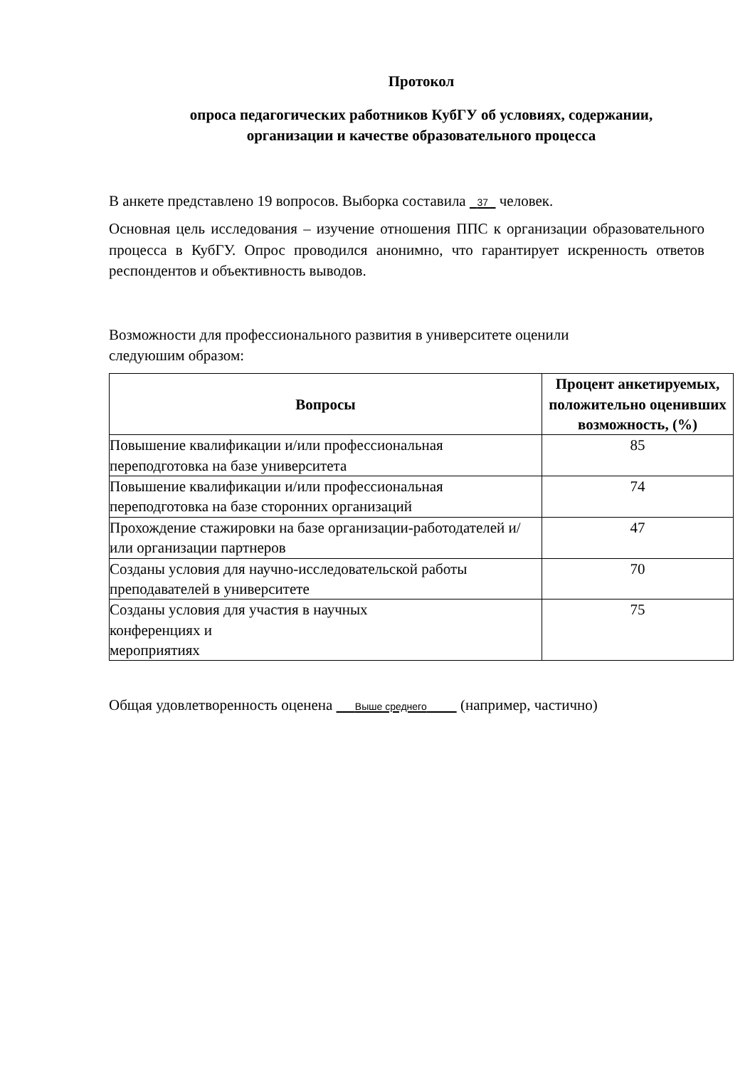Протокол
опроса педагогических работников КубГУ об условиях, содержании,
организации и качестве образовательного процесса
В анкете представлено 19 вопросов. Выборка составила 37 человек.
Основная цель исследования – изучение отношения ППС к организации образовательного процесса в КубГУ. Опрос проводился анонимно, что гарантирует искренность ответов респондентов и объективность выводов.
Возможности для профессионального развития в университете оценили
следуюшим образом:
| Вопросы | Процент анкетируемых, положительно оценивших возможность, (%) |
| --- | --- |
| Повышение квалификации и/или профессиональная переподготовка на базе университета | 85 |
| Повышение квалификации и/или профессиональная переподготовка на базе сторонних организаций | 74 |
| Прохождение стажировки на базе организации-работодателей и/или организации партнеров | 47 |
| Созданы условия для научно-исследовательской работы преподавателей в университете | 70 |
| Созданы условия для участия в научных конференциях и мероприятиях | 75 |
Общая удовлетворенность оценена Выше среднего (например, частично)